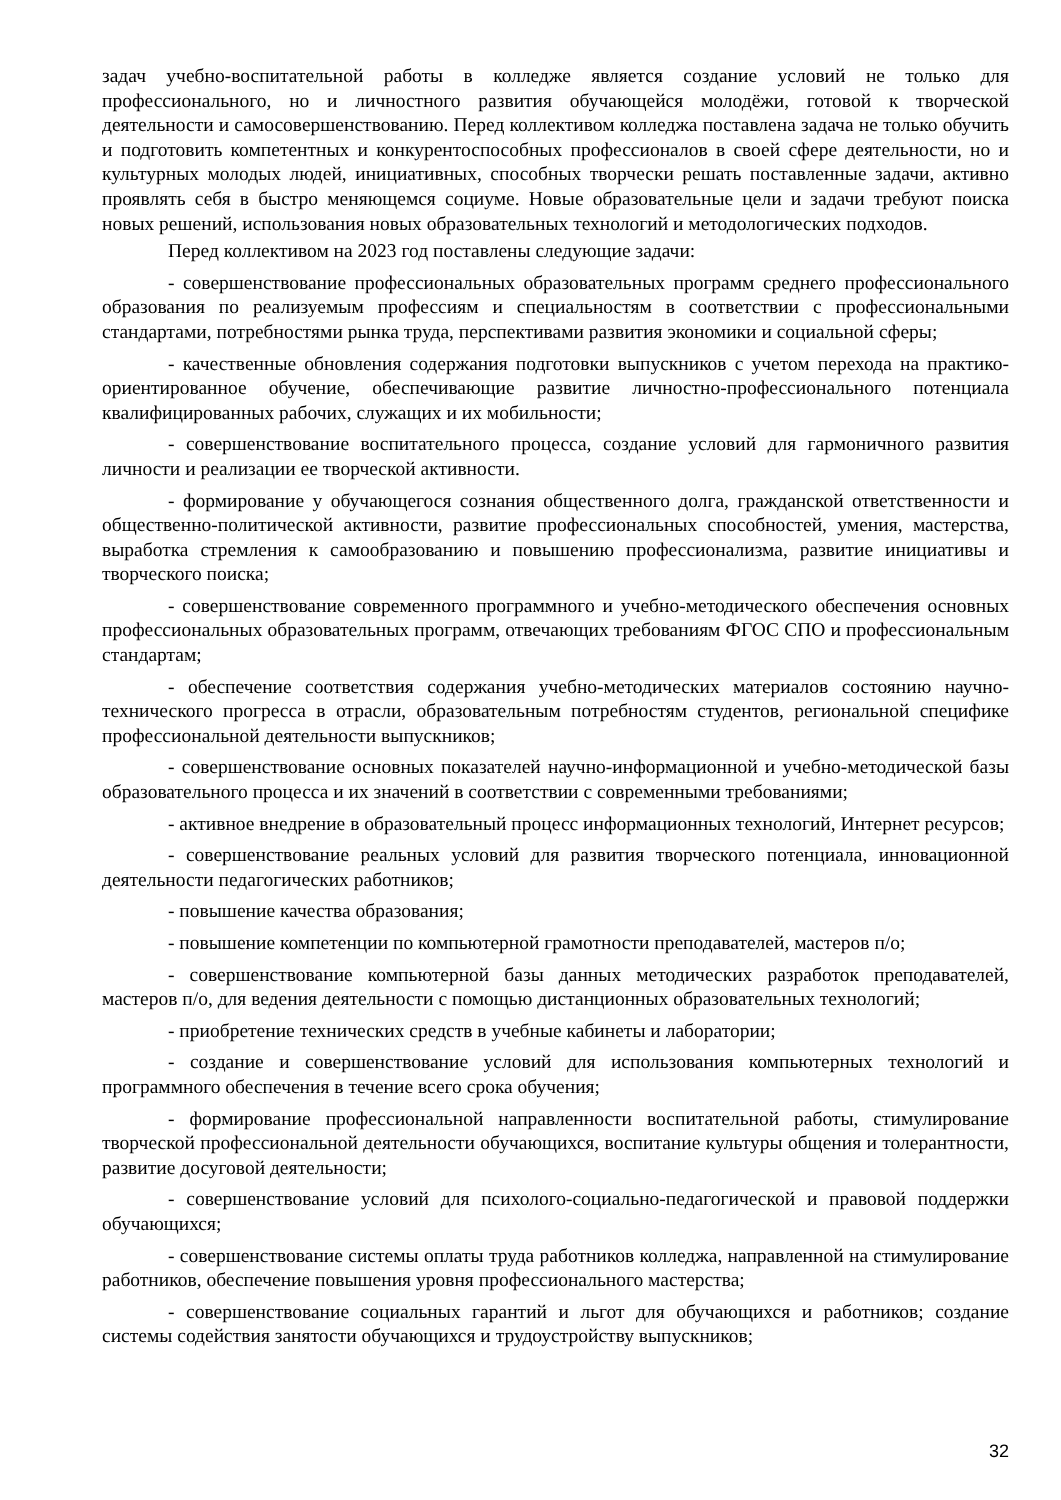задач учебно-воспитательной работы в колледже является создание условий не только для профессионального, но и личностного развития обучающейся молодёжи, готовой к творческой деятельности и самосовершенствованию. Перед коллективом колледжа поставлена задача не только обучить и подготовить компетентных и конкурентоспособных профессионалов в своей сфере деятельности, но и культурных молодых людей, инициативных, способных творчески решать поставленные задачи, активно проявлять себя в быстро меняющемся социуме. Новые образовательные цели и задачи требуют поиска новых решений, использования новых образовательных технологий и методологических подходов.
Перед коллективом на 2023 год поставлены следующие задачи:
- совершенствование профессиональных образовательных программ среднего профессионального образования по реализуемым профессиям и специальностям в соответствии с профессиональными стандартами, потребностями рынка труда, перспективами развития экономики и социальной сферы;
- качественные обновления содержания подготовки выпускников с учетом перехода на практико-ориентированное обучение, обеспечивающие развитие личностно-профессионального потенциала квалифицированных рабочих, служащих и их мобильности;
- совершенствование воспитательного процесса, создание условий для гармоничного развития личности и реализации ее творческой активности.
- формирование у обучающегося сознания общественного долга, гражданской ответственности и общественно-политической активности, развитие профессиональных способностей, умения, мастерства, выработка стремления к самообразованию и повышению профессионализма, развитие инициативы и творческого поиска;
- совершенствование современного программного и учебно-методического обеспечения основных профессиональных образовательных программ, отвечающих требованиям ФГОС СПО и профессиональным стандартам;
- обеспечение соответствия содержания учебно-методических материалов состоянию научно-технического прогресса в отрасли, образовательным потребностям студентов, региональной специфике профессиональной деятельности выпускников;
- совершенствование основных показателей научно-информационной и учебно-методической базы образовательного процесса и их значений в соответствии с современными требованиями;
- активное внедрение в образовательный процесс информационных технологий, Интернет ресурсов;
- совершенствование реальных условий для развития творческого потенциала, инновационной деятельности педагогических работников;
- повышение качества образования;
- повышение компетенции по компьютерной грамотности преподавателей, мастеров п/о;
- совершенствование компьютерной базы данных методических разработок преподавателей, мастеров п/о, для ведения деятельности с помощью дистанционных образовательных технологий;
- приобретение технических средств в учебные кабинеты и лаборатории;
- создание и совершенствование условий для использования компьютерных технологий и программного обеспечения в течение всего срока обучения;
- формирование профессиональной направленности воспитательной работы, стимулирование творческой профессиональной деятельности обучающихся, воспитание культуры общения и толерантности, развитие досуговой деятельности;
- совершенствование условий для психолого-социально-педагогической и правовой поддержки обучающихся;
- совершенствование системы оплаты труда работников колледжа, направленной на стимулирование работников, обеспечение повышения уровня профессионального мастерства;
- совершенствование социальных гарантий и льгот для обучающихся и работников; создание системы содействия занятости обучающихся и трудоустройству выпускников;
32